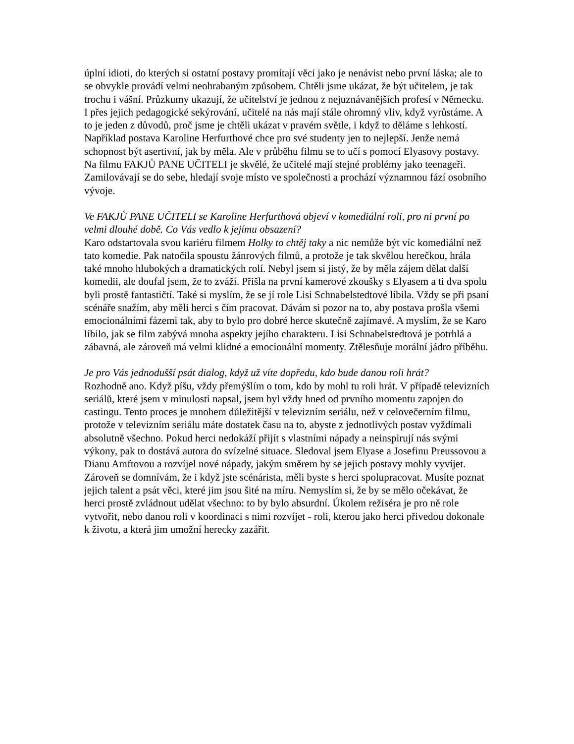úplní idioti, do kterých si ostatní postavy promítají věci jako je nenávist nebo první láska; ale to se obvykle provádí velmi neohrabaným způsobem. Chtěli jsme ukázat, že být učitelem, je tak trochu i vášní. Průzkumy ukazují, že učitelství je jednou z nejuznávanějších profesí v Německu. I přes jejich pedagogické sekýrování, učitelé na nás mají stále ohromný vliv, když vyrůstáme. A to je jeden z důvodů, proč jsme je chtěli ukázat v pravém světle, i když to děláme s lehkostí. Například postava Karoline Herfurthové chce pro své studenty jen to nejlepší. Jenže nemá schopnost být asertivní, jak by měla. Ale v průběhu filmu se to učí s pomocí Elyasovy postavy. Na filmu FAKJŮ PANE UČITELI je skvělé, že učitelé mají stejné problémy jako teenageři. Zamilovávají se do sebe, hledají svoje místo ve společnosti a prochází významnou fází osobního vývoje.
Ve FAKJŮ PANE UČITELI se Karoline Herfurthová objeví v komediální roli, pro ni první po velmi dlouhé době. Co Vás vedlo k jejímu obsazení?
Karo odstartovala svou kariéru filmem Holky to chtěj taky a nic nemůže být víc komediální než tato komedie. Pak natočila spoustu žánrových filmů, a protože je tak skvělou herečkou, hrála také mnoho hlubokých a dramatických rolí. Nebyl jsem si jistý, že by měla zájem dělat další komedii, ale doufal jsem, že to zváží. Přišla na první kamerové zkoušky s Elyasem a ti dva spolu byli prostě fantastičtí. Také si myslím, že se jí role Lisi Schnabelstedtové líbila. Vždy se při psaní scénáře snažím, aby měli herci s čím pracovat. Dávám si pozor na to, aby postava prošla všemi emocionálními fázemi tak, aby to bylo pro dobré herce skutečně zajímavé. A myslím, že se Karo líbilo, jak se film zabývá mnoha aspekty jejího charakteru. Lisi Schnabelstedtová je potrhlá a zábavná, ale zároveň má velmi klidné a emocionální momenty. Ztělesňuje morální jádro příběhu.
Je pro Vás jednodušší psát dialog, když už víte dopředu, kdo bude danou roli hrát?
Rozhodně ano. Když píšu, vždy přemýšlím o tom, kdo by mohl tu roli hrát. V případě televizních seriálů, které jsem v minulosti napsal, jsem byl vždy hned od prvního momentu zapojen do castingu. Tento proces je mnohem důležitější v televizním seriálu, než v celovečerním filmu, protože v televizním seriálu máte dostatek času na to, abyste z jednotlivých postav vyždímali absolutně všechno. Pokud herci nedokáží přijít s vlastními nápady a neinspirují nás svými výkony, pak to dostává autora do svízelné situace. Sledoval jsem Elyase a Josefinu Preussovou a Dianu Amftovou a rozvíjel nové nápady, jakým směrem by se jejich postavy mohly vyvíjet. Zároveň se domnívám, že i když jste scénárista, měli byste s herci spolupracovat. Musíte poznat jejich talent a psát věci, které jim jsou šité na míru. Nemyslím si, že by se mělo očekávat, že herci prostě zvládnout udělat všechno: to by bylo absurdní. Úkolem režiséra je pro ně role vytvořit, nebo danou roli v koordinaci s nimi rozvíjet - roli, kterou jako herci přivedou dokonale k životu, a která jim umožní herecky zazářit.